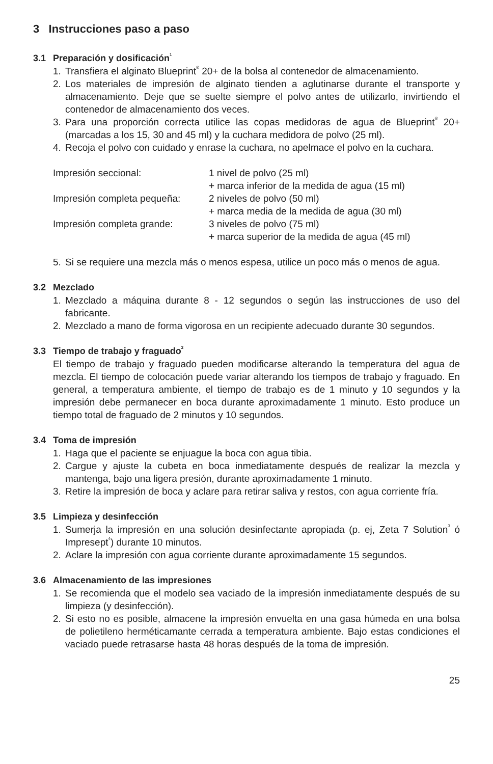3 Instrucciones paso a paso
3.1 Preparación y dosificación<sup>1</sup>
1. Transfiera el alginato Blueprint<sup>®</sup> 20+ de la bolsa al contenedor de almacenamiento.
2. Los materiales de impresión de alginato tienden a aglutinarse durante el transporte y almacenamiento. Deje que se suelte siempre el polvo antes de utilizarlo, invirtien­do el contenedor de almacenamiento dos veces.
3. Para una proporción correcta utilice las copas medidoras de agua de Blueprint<sup>®</sup> 20+ (marcadas a los 15, 30 and 45 ml) y la cuchara medidora de polvo (25 ml).
4. Recoja el polvo con cuidado y enrase la cuchara, no apelmace el polvo en la cuchara.
| Impresión seccional: | 1 nivel de polvo (25 ml) + marca inferior de la medida de agua (15 ml) |
| Impresión completa pequeña: | 2 niveles de polvo (50 ml) + marca media de la medida de agua (30 ml) |
| Impresión completa grande: | 3 niveles de polvo (75 ml) + marca superior de la medida de agua (45 ml) |
5. Si se requiere una mezcla más o menos espesa, utilice un poco más o menos de agua.
3.2 Mezclado
1. Mezclado a máquina durante 8 - 12 segundos o según las instrucciones de uso del fabricante.
2. Mezclado a mano de forma vigorosa en un recipiente adecuado durante 30 segun­dos.
3.3 Tiempo de trabajo y fraguado<sup>2</sup>
El tiempo de trabajo y fraguado pueden modificarse alterando la temperatura del agua de mezcla. El tiempo de colocación puede variar alterando los tiempos de trabajo y fraguado. En general, a temperatura ambiente, el tiempo de trabajo es de 1 minuto y 10 segundos y la impresión debe permanecer en boca durante aproximadamente 1 minuto. Esto produce un tiempo total de fraguado de 2 minutos y 10 segundos.
3.4 Toma de impresión
1. Haga que el paciente se enjuague la boca con agua tibia.
2. Cargue y ajuste la cubeta en boca inmediatamente después de realizar la mezcla y mantenga, bajo una ligera presión, durante aproximadamente 1 minuto.
3. Retire la impresión de boca y aclare para retirar saliva y restos, con agua corriente fría.
3.5 Limpieza y desinfección
1. Sumerja la impresión en una solución desinfectante apropiada (p. ej, Zeta 7 Solution<sup>3</sup> ó Impresept<sup>4</sup>) durante 10 minutos.
2. Aclare la impresión con agua corriente durante aproximadamente 15 segundos.
3.6 Almacenamiento de las impresiones
1. Se recomienda que el modelo sea vaciado de la impresión inmediatamente después de su limpieza (y desinfección).
2. Si esto no es posible, almacene la impresión envuelta en una gasa húmeda en una bolsa de polietileno herméticamante cerrada a temperatura ambiente. Bajo estas condiciones el vaciado puede retrasarse hasta 48 horas después de la toma de impresión.
25